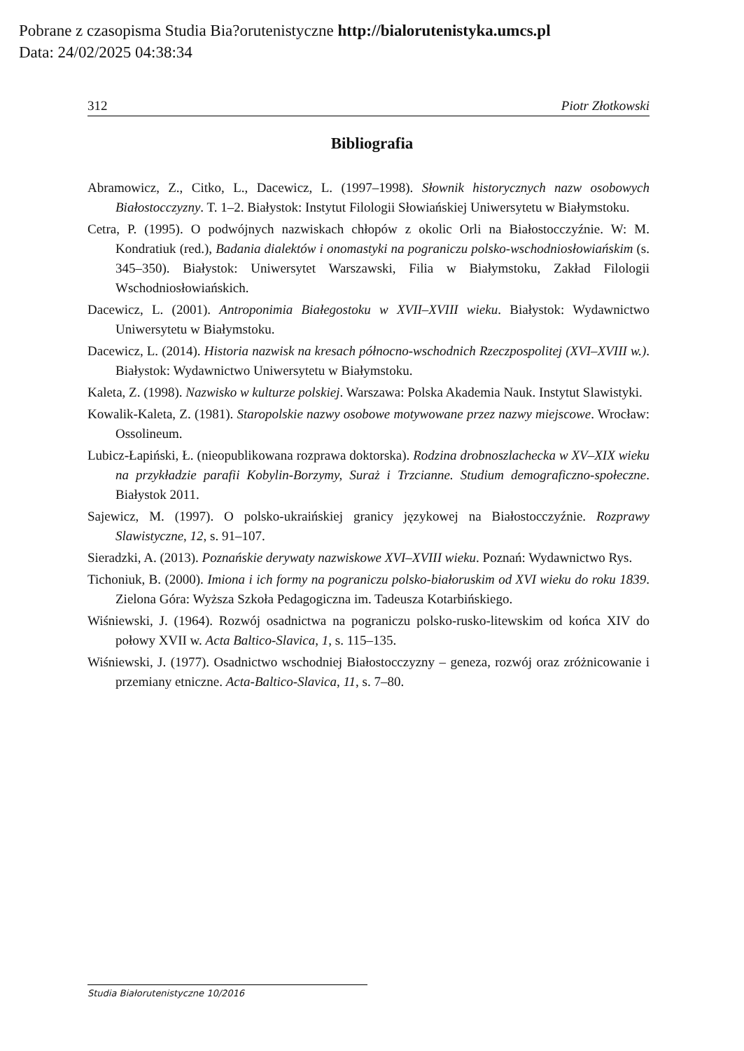Pobrane z czasopisma Studia Bia?orutenistyczne http://bialorutenistyka.umcs.pl
Data: 24/02/2025 04:38:34
312 Piotr Złotkowski
Bibliografia
Abramowicz, Z., Citko, L., Dacewicz, L. (1997–1998). Słownik historycznych nazw osobowych Białostocczyzny. T. 1–2. Białystok: Instytut Filologii Słowiańskiej Uniwersytetu w Białymstoku.
Cetra, P. (1995). O podwójnych nazwiskach chłopów z okolic Orli na Białostocczyźnie. W: M. Kondratiuk (red.), Badania dialektów i onomastyki na pograniczu polsko-wschodniosłowiańskim (s. 345–350). Białystok: Uniwersytet Warszawski, Filia w Białymstoku, Zakład Filologii Wschodniosłowiańskich.
Dacewicz, L. (2001). Antroponimia Białegostoku w XVII–XVIII wieku. Białystok: Wydawnictwo Uniwersytetu w Białymstoku.
Dacewicz, L. (2014). Historia nazwisk na kresach północno-wschodnich Rzeczpospolitej (XVI–XVIII w.). Białystok: Wydawnictwo Uniwersytetu w Białymstoku.
Kaleta, Z. (1998). Nazwisko w kulturze polskiej. Warszawa: Polska Akademia Nauk. Instytut Slawistyki.
Kowalik-Kaleta, Z. (1981). Staropolskie nazwy osobowe motywowane przez nazwy miejscowe. Wrocław: Ossolineum.
Lubicz-Łapiński, Ł. (nieopublikowana rozprawa doktorska). Rodzina drobnoszlachecka w XV–XIX wieku na przykładzie parafii Kobylin-Borzymy, Suraż i Trzcianne. Studium demograficzno-społeczne. Białystok 2011.
Sajewicz, M. (1997). O polsko-ukraińskiej granicy językowej na Białostocczyźnie. Rozprawy Slawistyczne, 12, s. 91–107.
Sieradzki, A. (2013). Poznańskie derywaty nazwiskowe XVI–XVIII wieku. Poznań: Wydawnictwo Rys.
Tichoniuk, B. (2000). Imiona i ich formy na pograniczu polsko-białoruskim od XVI wieku do roku 1839. Zielona Góra: Wyższa Szkoła Pedagogiczna im. Tadeusza Kotarbińskiego.
Wiśniewski, J. (1964). Rozwój osadnictwa na pograniczu polsko-rusko-litewskim od końca XIV do połowy XVII w. Acta Baltico-Slavica, 1, s. 115–135.
Wiśniewski, J. (1977). Osadnictwo wschodniej Białostocczyzny – geneza, rozwój oraz zróżnicowanie i przemiany etniczne. Acta-Baltico-Slavica, 11, s. 7–80.
Studia Białorutenistyczne 10/2016